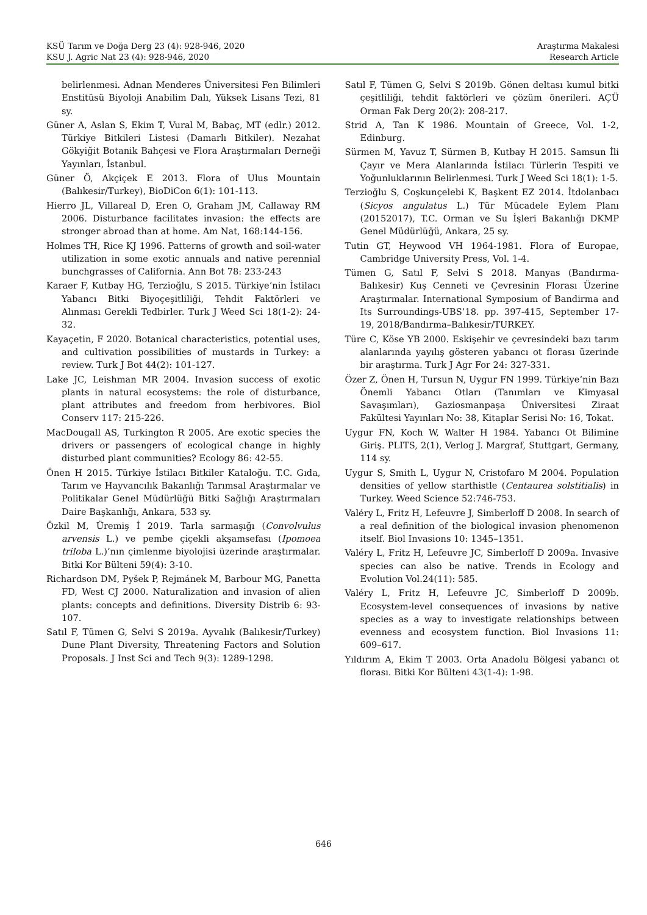KSÜ Tarım ve Doğa Derg 23 (4): 928-946, 2020
KSU J. Agric Nat 23 (4): 928-946, 2020
Araştırma Makalesi
Research Article
belirlenmesi. Adnan Menderes Üniversitesi Fen Bilimleri Enstitüsü Biyoloji Anabilim Dalı, Yüksek Lisans Tezi, 81 sy.
Güner A, Aslan S, Ekim T, Vural M, Babaç, MT (edlr.) 2012. Türkiye Bitkileri Listesi (Damarlı Bitkiler). Nezahat Gökyiğit Botanik Bahçesi ve Flora Araştırmaları Derneği Yayınları, İstanbul.
Güner Ö, Akçiçek E 2013. Flora of Ulus Mountain (Balıkesir/Turkey), BioDiCon 6(1): 101-113.
Hierro JL, Villareal D, Eren O, Graham JM, Callaway RM 2006. Disturbance facilitates invasion: the effects are stronger abroad than at home. Am Nat, 168:144-156.
Holmes TH, Rice KJ 1996. Patterns of growth and soil-water utilization in some exotic annuals and native perennial bunchgrasses of California. Ann Bot 78: 233-243
Karaer F, Kutbay HG, Terzioğlu, S 2015. Türkiye’nin İstilacı Yabancı Bitki Biyoçeşitliliği, Tehdit Faktörleri ve Alınması Gerekli Tedbirler. Turk J Weed Sci 18(1-2): 24-32.
Kayaçetin, F 2020. Botanical characteristics, potential uses, and cultivation possibilities of mustards in Turkey: a review. Turk J Bot 44(2): 101-127.
Lake JC, Leishman MR 2004. Invasion success of exotic plants in natural ecosystems: the role of disturbance, plant attributes and freedom from herbivores. Biol Conserv 117: 215-226.
MacDougall AS, Turkington R 2005. Are exotic species the drivers or passengers of ecological change in highly disturbed plant communities? Ecology 86: 42-55.
Önen H 2015. Türkiye İstilacı Bitkiler Kataloğu. T.C. Gıda, Tarım ve Hayvancılık Bakanlığı Tarımsal Araştırmalar ve Politikalar Genel Müdürlüğü Bitki Sağlığı Araştırmaları Daire Başkanlığı, Ankara, 533 sy.
Özkil M, Üremiş İ 2019. Tarla sarmaşığı (Convolvulus arvensis L.) ve pembe çiçekli akşamsefası (Ipomoea triloba L.)’nın çimlenme biyolojisi üzerinde araştırmalar. Bitki Kor Bülteni 59(4): 3-10.
Richardson DM, Pyšek P, Rejmánek M, Barbour MG, Panetta FD, West CJ 2000. Naturalization and invasion of alien plants: concepts and definitions. Diversity Distrib 6: 93-107.
Satıl F, Tümen G, Selvi S 2019a. Ayvalık (Balıkesir/Turkey) Dune Plant Diversity, Threatening Factors and Solution Proposals. J Inst Sci and Tech 9(3): 1289-1298.
Satıl F, Tümen G, Selvi S 2019b. Gönen deltası kumul bitki çeşitliliği, tehdit faktörleri ve çözüm önerileri. AÇÜ Orman Fak Derg 20(2): 208-217.
Strid A, Tan K 1986. Mountain of Greece, Vol. 1-2, Edinburg.
Sürmen M, Yavuz T, Sürmen B, Kutbay H 2015. Samsun İli Çayır ve Mera Alanlarında İstilacı Türlerin Tespiti ve Yoğunluklarının Belirlenmesi. Turk J Weed Sci 18(1): 1-5.
Terzioğlu S, Coşkunçelebi K, Başkent EZ 2014. İtdolanbacı (Sicyos angulatus L.) Tür Mücadele Eylem Planı (20152017), T.C. Orman ve Su İşleri Bakanlığı DKMP Genel Müdürlüğü, Ankara, 25 sy.
Tutin GT, Heywood VH 1964-1981. Flora of Europae, Cambridge University Press, Vol. 1-4.
Tümen G, Satıl F, Selvi S 2018. Manyas (Bandırma-Balıkesir) Kuş Cenneti ve Çevresinin Florası Üzerine Araştırmalar. International Symposium of Bandirma and Its Surroundings-UBS’18. pp. 397-415, September 17-19, 2018/Bandırma–Balıkesir/TURKEY.
Türe C, Köse YB 2000. Eskişehir ve çevresindeki bazı tarım alanlarında yayılış gösteren yabancı ot florası üzerinde bir araştırma. Turk J Agr For 24: 327-331.
Özer Z, Önen H, Tursun N, Uygur FN 1999. Türkiye’nin Bazı Önemli Yabancı Otları (Tanımları ve Kimyasal Savaşımları), Gaziosmanpaşa Üniversitesi Ziraat Fakültesi Yayınları No: 38, Kitaplar Serisi No: 16, Tokat.
Uygur FN, Koch W, Walter H 1984. Yabancı Ot Bilimine Giriş. PLITS, 2(1), Verlog J. Margraf, Stuttgart, Germany, 114 sy.
Uygur S, Smith L, Uygur N, Cristofaro M 2004. Population densities of yellow starthistle (Centaurea solstitialis) in Turkey. Weed Science 52:746-753.
Valéry L, Fritz H, Lefeuvre J, Simberloff D 2008. In search of a real definition of the biological invasion phenomenon itself. Biol Invasions 10: 1345–1351.
Valéry L, Fritz H, Lefeuvre JC, Simberloff D 2009a. Invasive species can also be native. Trends in Ecology and Evolution Vol.24(11): 585.
Valéry L, Fritz H, Lefeuvre JC, Simberloff D 2009b. Ecosystem-level consequences of invasions by native species as a way to investigate relationships between evenness and ecosystem function. Biol Invasions 11: 609–617.
Yıldırım A, Ekim T 2003. Orta Anadolu Bölgesi yabancı ot florası. Bitki Kor Bülteni 43(1-4): 1-98.
646